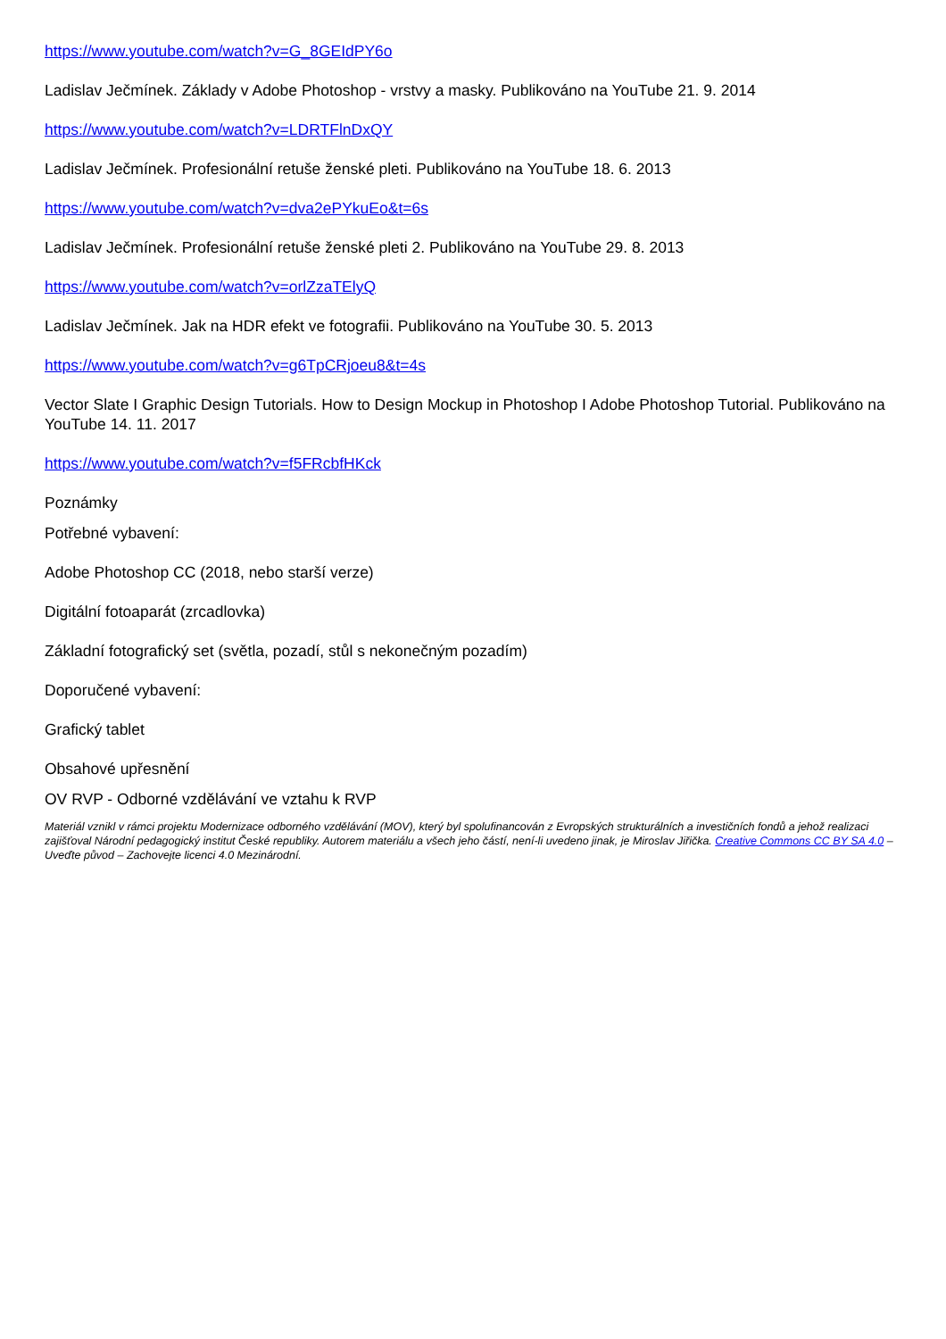https://www.youtube.com/watch?v=G_8GEIdPY6o
Ladislav Ječmínek. Základy v Adobe Photoshop - vrstvy a masky. Publikováno na YouTube 21. 9. 2014
https://www.youtube.com/watch?v=LDRTFlnDxQY
Ladislav Ječmínek. Profesionální retuše ženské pleti. Publikováno na YouTube 18. 6. 2013
https://www.youtube.com/watch?v=dva2ePYkuEo&t=6s
Ladislav Ječmínek. Profesionální retuše ženské pleti 2. Publikováno na YouTube 29. 8. 2013
https://www.youtube.com/watch?v=orlZzaTElyQ
Ladislav Ječmínek. Jak na HDR efekt ve fotografii. Publikováno na YouTube 30. 5. 2013
https://www.youtube.com/watch?v=g6TpCRjoeu8&t=4s
Vector Slate I Graphic Design Tutorials. How to Design Mockup in Photoshop I Adobe Photoshop Tutorial. Publikováno na YouTube 14. 11. 2017
https://www.youtube.com/watch?v=f5FRcbfHKck
Poznámky
Potřebné vybavení:
Adobe Photoshop CC (2018, nebo starší verze)
Digitální fotoaparát (zrcadlovka)
Základní fotografický set (světla, pozadí, stůl s nekonečným pozadím)
Doporučené vybavení:
Grafický tablet
Obsahové upřesnění
OV RVP - Odborné vzdělávání ve vztahu k RVP
Materiál vznikl v rámci projektu Modernizace odborného vzdělávání (MOV), který byl spolufinancován z Evropských strukturálních a investičních fondů a jehož realizaci zajišťoval Národní pedagogický institut České republiky. Autorem materiálu a všech jeho částí, není-li uvedeno jinak, je Miroslav Jiřička. Creative Commons CC BY SA 4.0 – Uveďte původ – Zachovejte licenci 4.0 Mezinárodní.